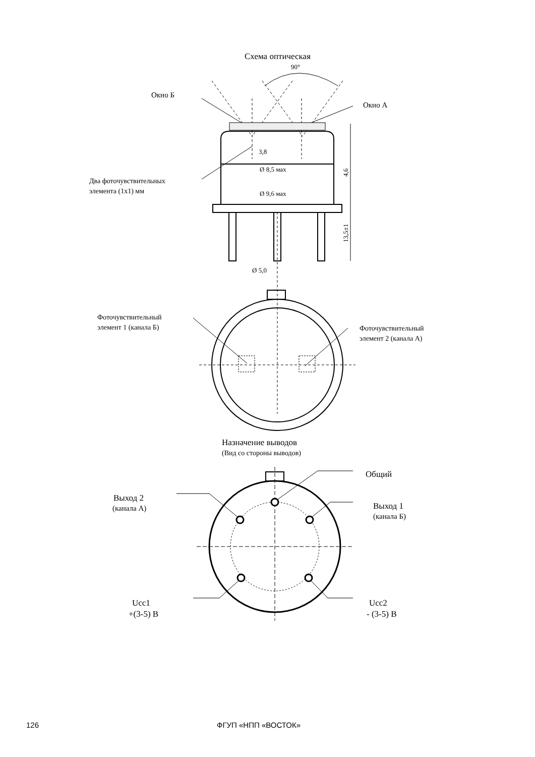Схема оптическая
90°
Окно Б
Окно А
3,8
Ø 8,5 мах
Ø 9,6 мах
Ø 5,0
4,6
13,5±1
Два фоточувствительных
элемента (1х1) мм
Фоточувствительный
элемент 1 (канала Б)
Фоточувствительный
элемент 2 (канала А)
Назначение выводов
(Вид со стороны выводов)
Общий
Выход 2
(канала А)
Выход 1
(канала Б)
Ucc1
+(3-5) В
Ucc2
- (3-5) В
126 ФГУП «НПП «ВОСТОК»